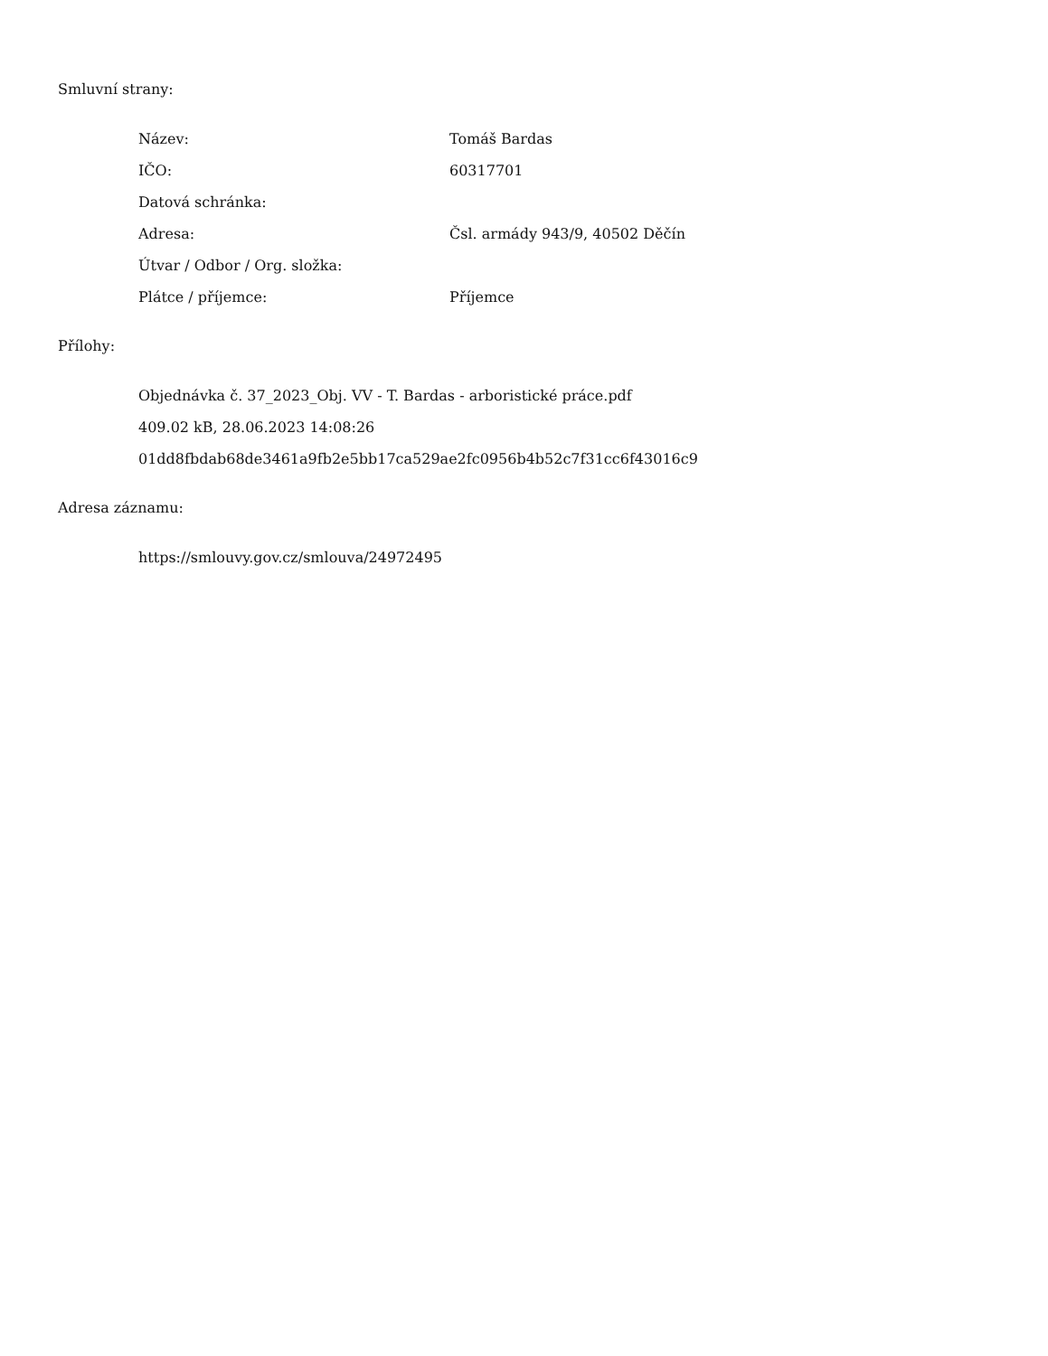Smluvní strany:
| Název: | Tomáš Bardas |
| IČO: | 60317701 |
| Datová schránka: | |
| Adresa: | Čsl. armády 943/9, 40502 Děčín |
| Útvar / Odbor / Org. složka: | |
| Plátce / příjemce: | Příjemce |
Přílohy:
Objednávka č. 37_2023_Obj. VV - T. Bardas - arboristické práce.pdf
409.02 kB, 28.06.2023 14:08:26
01dd8fbdab68de3461a9fb2e5bb17ca529ae2fc0956b4b52c7f31cc6f43016c9
Adresa záznamu:
https://smlouvy.gov.cz/smlouva/24972495